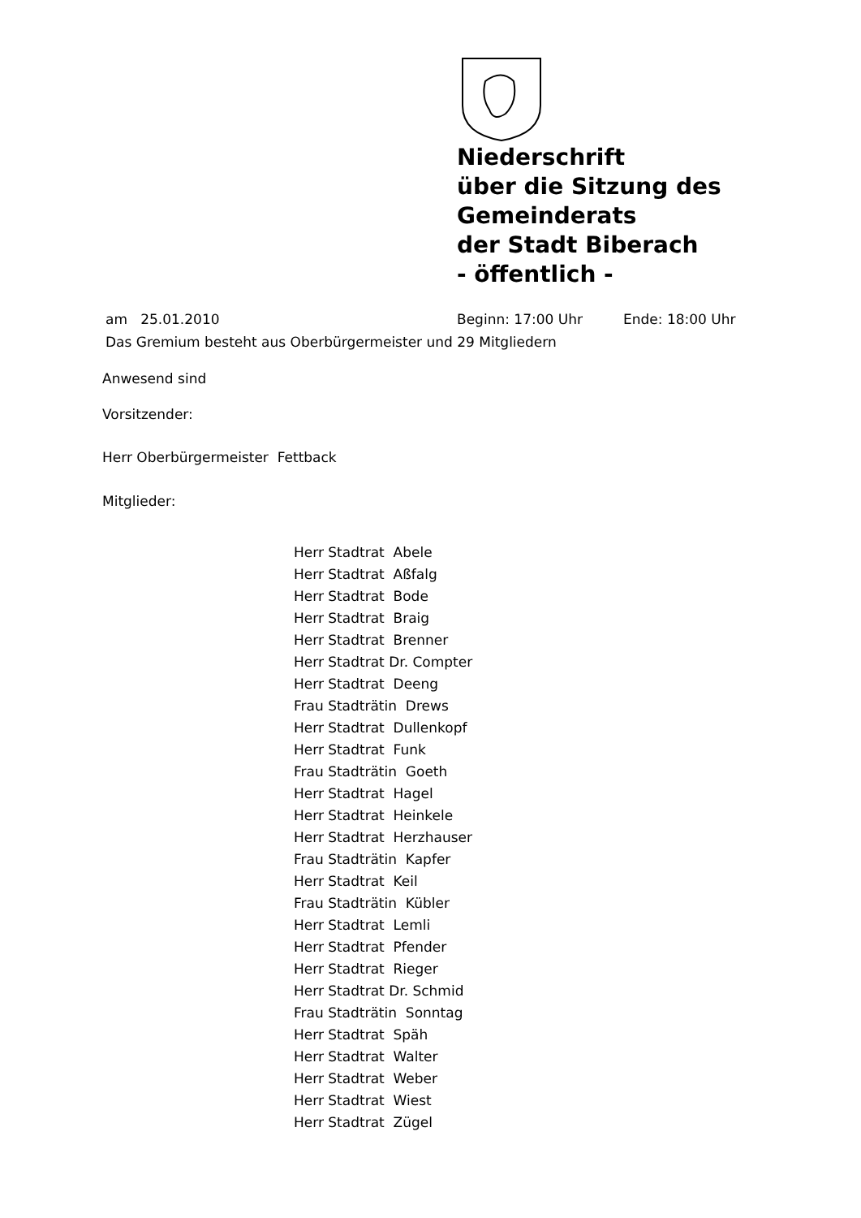Niederschrift
über die Sitzung des
Gemeinderats
der Stadt Biberach
- öffentlich -
am 25.01.2010 Beginn: 17:00 Uhr Ende: 18:00 Uhr
Das Gremium besteht aus Oberbürgermeister und 29 Mitgliedern
Anwesend sind
Vorsitzender:
Herr Oberbürgermeister Fettback
Mitglieder:
Herr Stadtrat Abele
Herr Stadtrat Aßfalg
Herr Stadtrat Bode
Herr Stadtrat Braig
Herr Stadtrat Brenner
Herr Stadtrat Dr. Compter
Herr Stadtrat Deeng
Frau Stadträtin Drews
Herr Stadtrat Dullenkopf
Herr Stadtrat Funk
Frau Stadträtin Goeth
Herr Stadtrat Hagel
Herr Stadtrat Heinkele
Herr Stadtrat Herzhauser
Frau Stadträtin Kapfer
Herr Stadtrat Keil
Frau Stadträtin Kübler
Herr Stadtrat Lemli
Herr Stadtrat Pfender
Herr Stadtrat Rieger
Herr Stadtrat Dr. Schmid
Frau Stadträtin Sonntag
Herr Stadtrat Späh
Herr Stadtrat Walter
Herr Stadtrat Weber
Herr Stadtrat Wiest
Herr Stadtrat Zügel